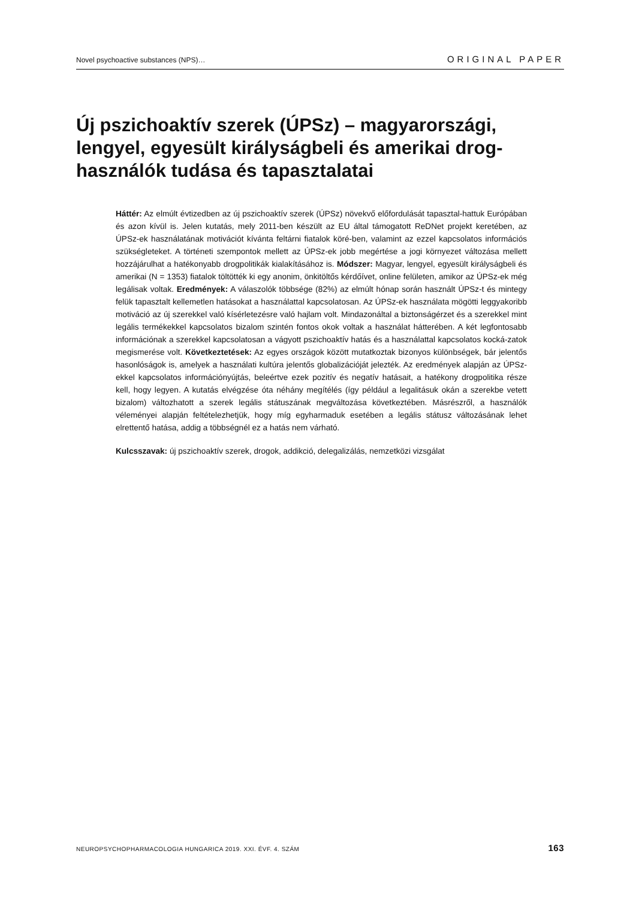Novel psychoactive substances (NPS)… ORIGINAL PAPER
Új pszichoaktív szerek (ÚPSz) – magyarországi, lengyel, egyesült királyságbeli és amerikai drog-használók tudása és tapasztalatai
Háttér: Az elmúlt évtizedben az új pszichoaktív szerek (ÚPSz) növekvő előfordulását tapasztal-hattuk Európában és azon kívül is. Jelen kutatás, mely 2011-ben készült az EU által támogatott ReDNet projekt keretében, az ÚPSz-ek használatának motivációt kívánta feltárni fiatalok köré-ben, valamint az ezzel kapcsolatos információs szükségleteket. A történeti szempontok mellett az ÚPSz-ek jobb megértése a jogi környezet változása mellett hozzájárulhat a hatékonyabb drogpolitikák kialakításához is. Módszer: Magyar, lengyel, egyesült királyságbeli és amerikai (N = 1353) fiatalok töltötték ki egy anonim, önkitöltős kérdőívet, online felületen, amikor az ÚPSz-ek még legálisak voltak. Eredmények: A válaszolók többsége (82%) az elmúlt hónap során használt ÚPSz-t és mintegy felük tapasztalt kellemetlen hatásokat a használattal kapcsolatosan. Az ÚPSz-ek használata mögötti leggyakoribb motiváció az új szerekkel való kísérletezésre való hajlam volt. Mindazonáltal a biztonságérzet és a szerekkel mint legális termékekkel kapcsolatos bizalom szintén fontos okok voltak a használat hátterében. A két legfontosabb információnak a szerekkel kapcsolatosan a vágyott pszichoaktív hatás és a használattal kapcsolatos kocká-zatok megismerése volt. Következtetések: Az egyes országok között mutatkoztak bizonyos különbségek, bár jelentős hasonlóságok is, amelyek a használati kultúra jelentős globalizációját jelezték. Az eredmények alapján az ÚPSz-ekkel kapcsolatos információnyújtás, beleértve ezek pozitív és negatív hatásait, a hatékony drogpolitika része kell, hogy legyen. A kutatás elvégzése óta néhány megítélés (így például a legalitásuk okán a szerekbe vetett bizalom) változhatott a szerek legális státuszának megváltozása következtében. Másrészről, a használók véleményei alapján feltételezhetjük, hogy míg egyharmaduk esetében a legális státusz változásának lehet elrettentő hatása, addig a többségnél ez a hatás nem várható.
Kulcsszavak: új pszichoaktív szerek, drogok, addikció, delegalizálás, nemzetközi vizsgálat
NEUROPSYCHOPHARMACOLOGIA HUNGARICA 2019. XXI. ÉVF. 4. SZÁM 163